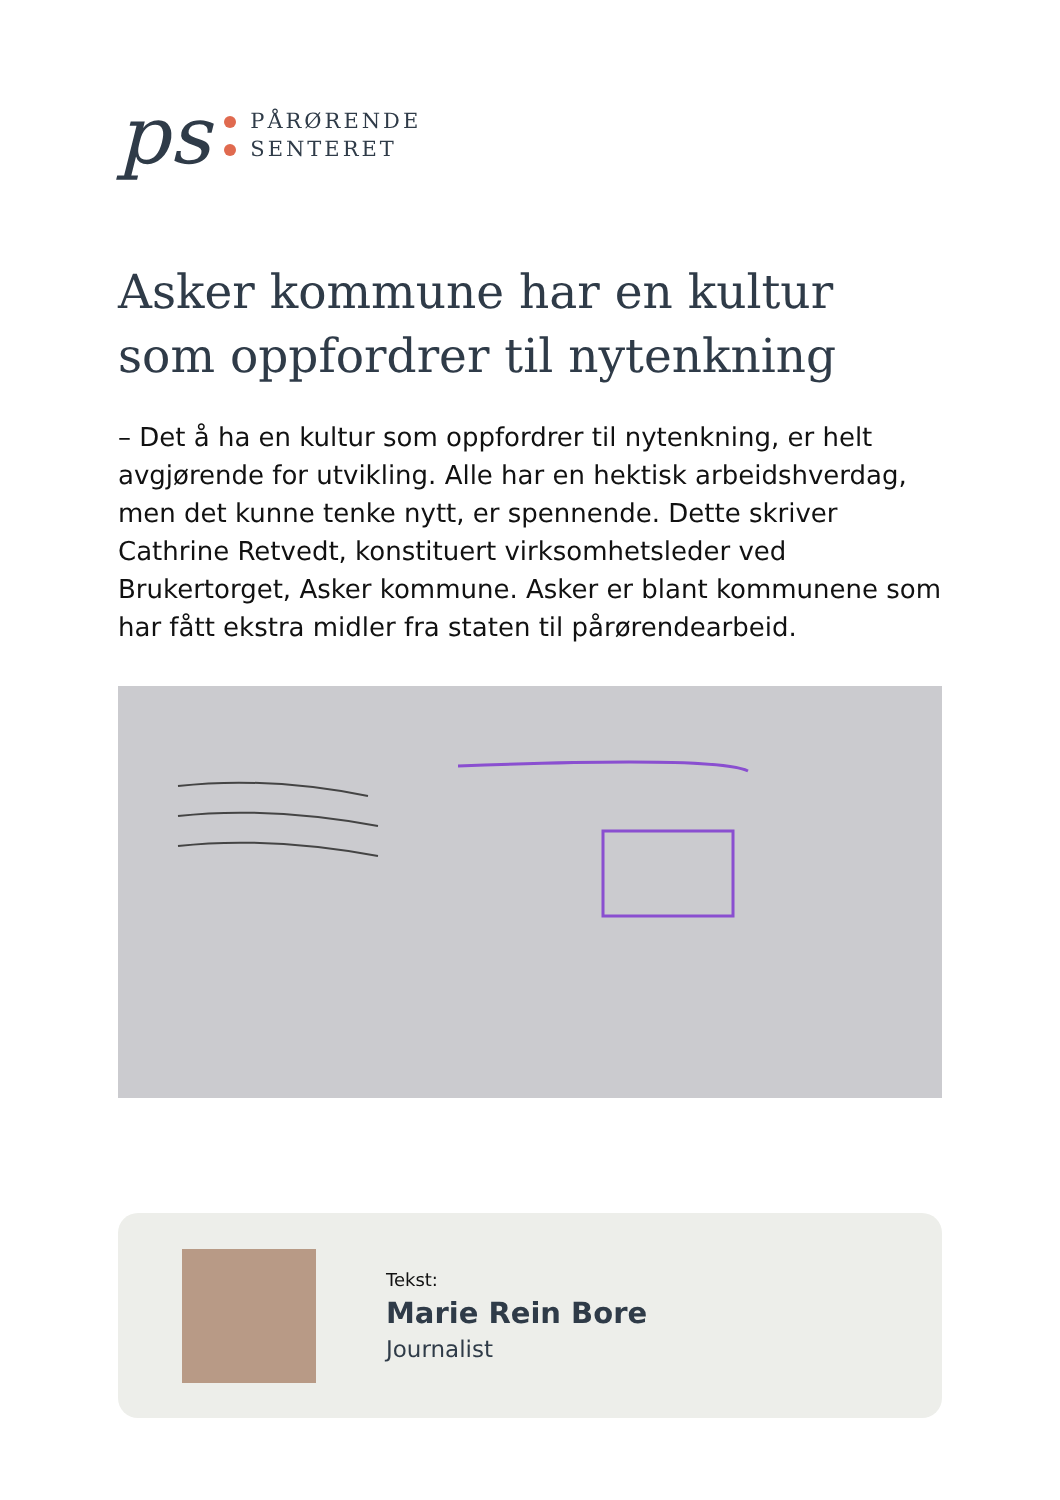ps
PÅRØRENDE
SENTERET
Asker kommune har en kultur som oppfordrer til nytenkning
– Det å ha en kultur som oppfordrer til nytenkning, er helt avgjørende for utvikling. Alle har en hektisk arbeidshverdag, men det kunne tenke nytt, er spennende. Dette skriver Cathrine Retvedt, konstituert virksomhetsleder ved Brukertorget, Asker kommune. Asker er blant kommunene som har fått ekstra midler fra staten til pårørendearbeid.
Tekst:
Marie Rein Bore
Journalist